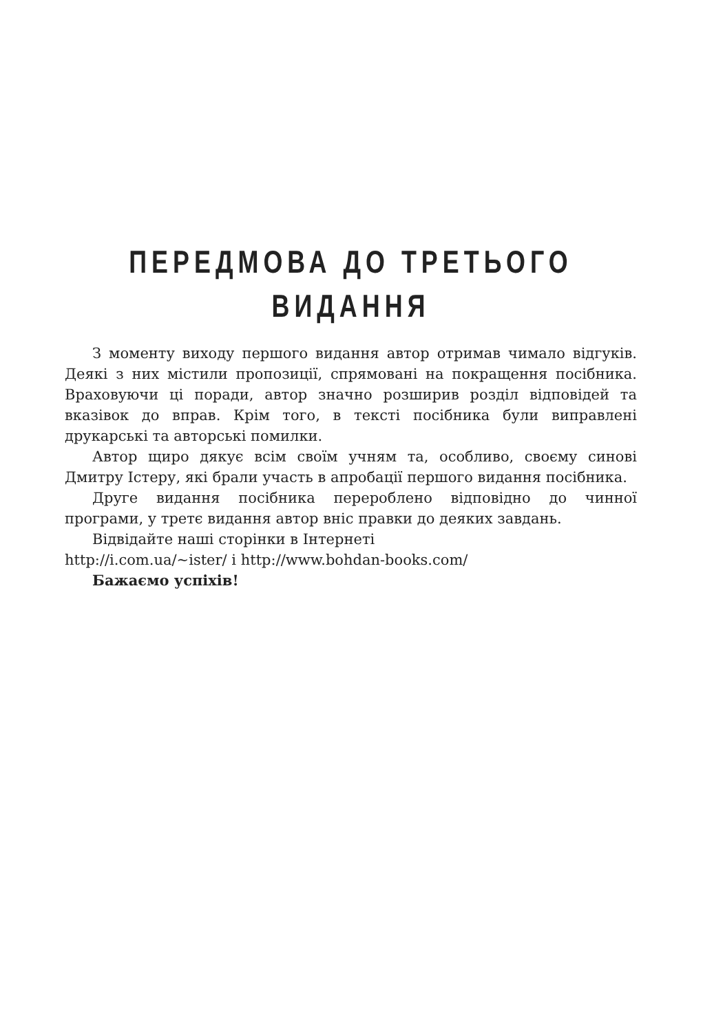ПЕРЕДМОВА ДО ТРЕТЬОГО
ВИДАННЯ
З моменту виходу першого видання автор отримав чимало відгуків. Деякі з них містили пропозиції, спрямовані на покращення посібника. Враховуючи ці поради, автор значно розширив розділ відповідей та вказівок до вправ. Крім того, в тексті посібника були виправлені друкарські та авторські помилки.
Автор щиро дякує всім своїм учням та, особливо, своєму синові Дмитру Істеру, які брали участь в апробації першого видання посібника.
Друге видання посібника перероблено відповідно до чинної програми, у третє видання автор вніс правки до деяких завдань.
Відвідайте наші сторінки в Інтернеті
http://i.com.ua/~ister/ і http://www.bohdan-books.com/
Бажаємо успіхів!